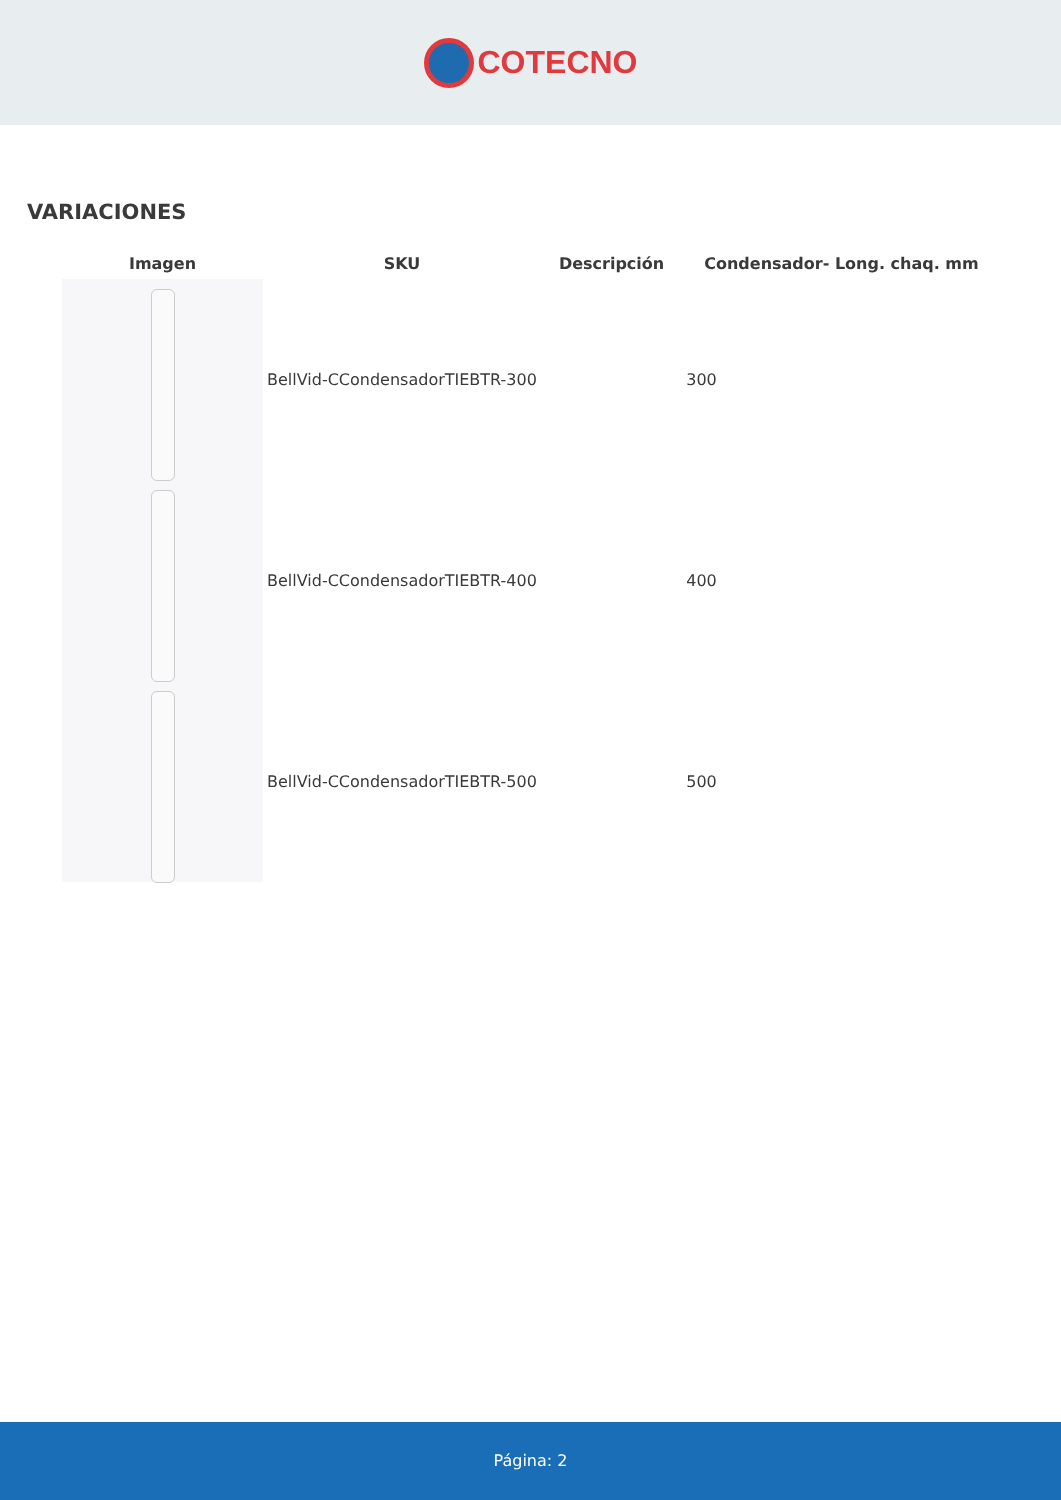COTECNO
VARIACIONES
| Imagen | SKU | Descripción | Condensador- Long. chaq. mm |
| --- | --- | --- | --- |
| | BellVid-CCondensadorTIEBTR-300 | | 300 |
| | BellVid-CCondensadorTIEBTR-400 | | 400 |
| | BellVid-CCondensadorTIEBTR-500 | | 500 |
Página: 2